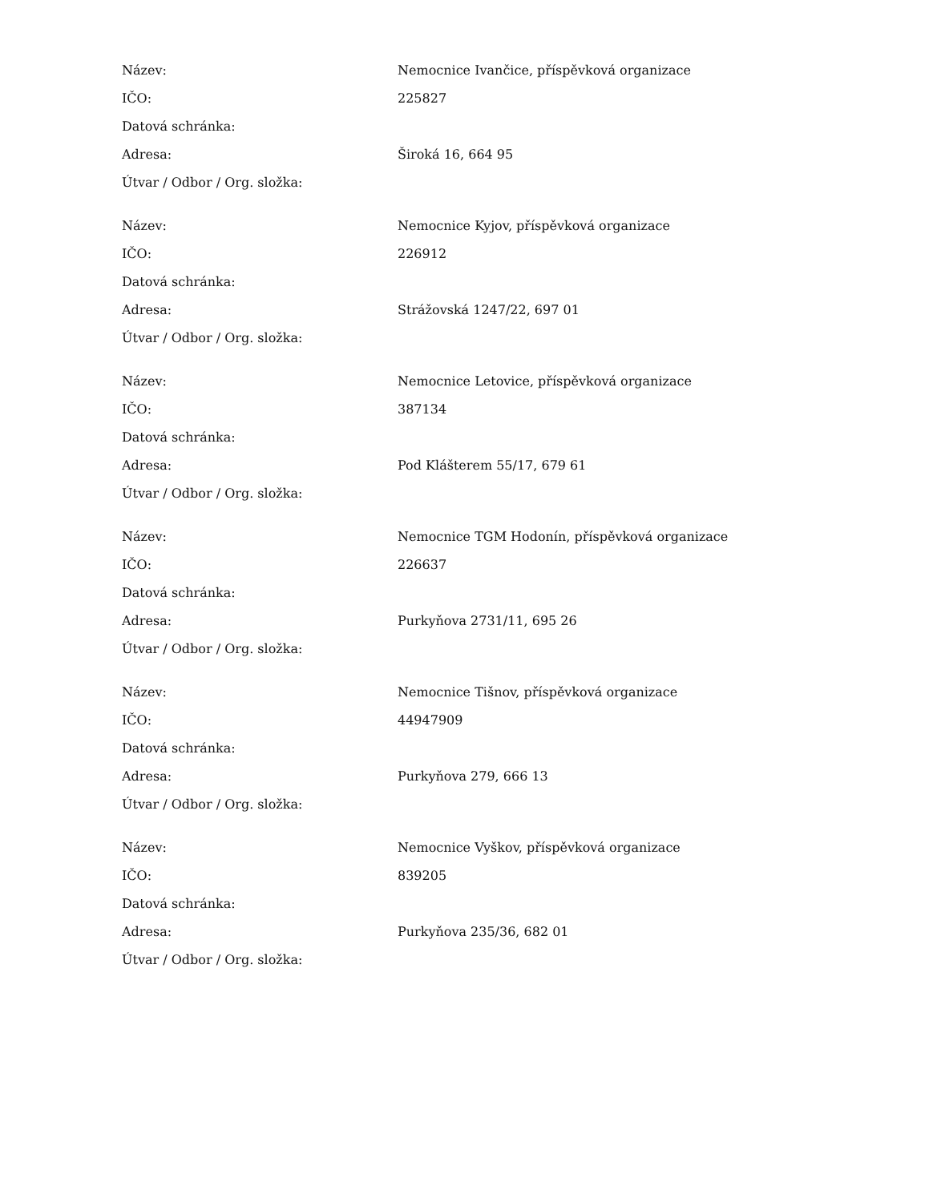| Název: | Nemocnice Ivančice, příspěvková organizace |
| IČO: | 225827 |
| Datová schránka: | |
| Adresa: | Široká 16, 664 95 |
| Útvar / Odbor / Org. složka: | |
| Název: | Nemocnice Kyjov, příspěvková organizace |
| IČO: | 226912 |
| Datová schránka: | |
| Adresa: | Strážovská 1247/22, 697 01 |
| Útvar / Odbor / Org. složka: | |
| Název: | Nemocnice Letovice, příspěvková organizace |
| IČO: | 387134 |
| Datová schránka: | |
| Adresa: | Pod Klášterem 55/17, 679 61 |
| Útvar / Odbor / Org. složka: | |
| Název: | Nemocnice TGM Hodonín, příspěvková organizace |
| IČO: | 226637 |
| Datová schránka: | |
| Adresa: | Purkyňova 2731/11, 695 26 |
| Útvar / Odbor / Org. složka: | |
| Název: | Nemocnice Tišnov, příspěvková organizace |
| IČO: | 44947909 |
| Datová schránka: | |
| Adresa: | Purkyňova 279, 666 13 |
| Útvar / Odbor / Org. složka: | |
| Název: | Nemocnice Vyškov, příspěvková organizace |
| IČO: | 839205 |
| Datová schránka: | |
| Adresa: | Purkyňova 235/36, 682 01 |
| Útvar / Odbor / Org. složka: | |